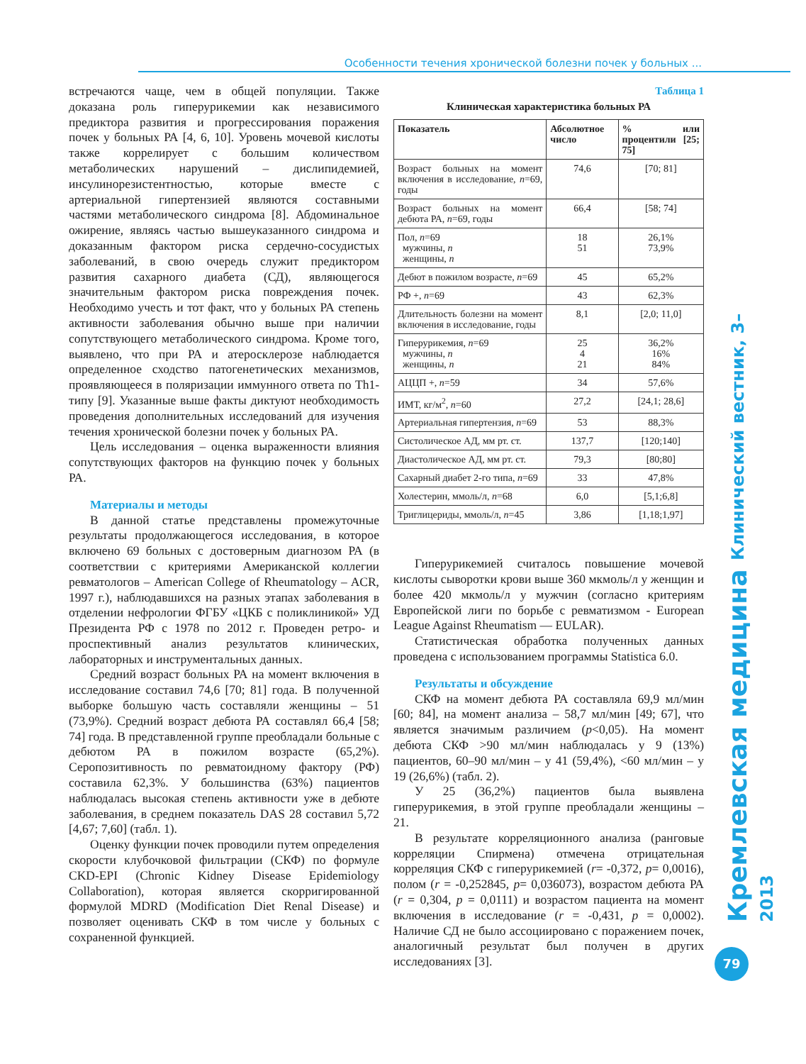Особенности течения хронической болезни почек у больных ...
встречаются чаще, чем в общей популяции. Также доказана роль гиперурикемии как независимого предиктора развития и прогрессирования поражения почек у больных РА [4, 6, 10]. Уровень мочевой кислоты также коррелирует с большим количеством метаболических нарушений – дислипидемией, инсулинорезистентностью, которые вместе с артериальной гипертензией являются составными частями метаболического синдрома [8]. Абдоминальное ожирение, являясь частью вышеуказанного синдрома и доказанным фактором риска сердечно-сосудистых заболеваний, в свою очередь служит предиктором развития сахарного диабета (СД), являющегося значительным фактором риска повреждения почек. Необходимо учесть и тот факт, что у больных РА степень активности заболевания обычно выше при наличии сопутствующего метаболического синдрома. Кроме того, выявлено, что при РА и атеросклерозе наблюдается определенное сходство патогенетических механизмов, проявляющееся в поляризации иммунного ответа по Th1-типу [9]. Указанные выше факты диктуют необходимость проведения дополнительных исследований для изучения течения хронической болезни почек у больных РА.
Цель исследования – оценка выраженности влияния сопутствующих факторов на функцию почек у больных РА.
Материалы и методы
В данной статье представлены промежуточные результаты продолжающегося исследования, в которое включено 69 больных с достоверным диагнозом РА (в соответствии с критериями Американской коллегии ревматологов – American College of Rheumatology – ACR, 1997 г.), наблюдавшихся на разных этапах заболевания в отделении нефрологии ФГБУ «ЦКБ с поликлиникой» УД Президента РФ с 1978 по 2012 г. Проведен ретро- и проспективный анализ результатов клинических, лабораторных и инструментальных данных.
Средний возраст больных РА на момент включения в исследование составил 74,6 [70; 81] года. В полученной выборке большую часть составляли женщины – 51 (73,9%). Средний возраст дебюта РА составлял 66,4 [58; 74] года. В представленной группе преобладали больные с дебютом РА в пожилом возрасте (65,2%). Серопозитивность по ревматоидному фактору (РФ) составила 62,3%. У большинства (63%) пациентов наблюдалась высокая степень активности уже в дебюте заболевания, в среднем показатель DAS 28 составил 5,72 [4,67; 7,60] (табл. 1).
Оценку функции почек проводили путем определения скорости клубочковой фильтрации (СКФ) по формуле CKD-EPI (Chronic Kidney Disease Epidemiology Collaboration), которая является скорригированной формулой MDRD (Modification Diet Renal Disease) и позволяет оценивать СКФ в том числе у больных с сохраненной функцией.
Таблица 1
Клиническая характеристика больных РА
| Показатель | Абсолютное число | % или процентили [25; 75] |
| --- | --- | --- |
| Возраст больных на момент включения в исследование, n =69, годы | 74,6 | [70; 81] |
| Возраст больных на момент дебюта РА, n =69, годы | 66,4 | [58; 74] |
| Пол, n =69 мужчины, n женщины, n | 18 51 | 26,1% 73,9% |
| Дебют в пожилом возрасте, n =69 | 45 | 65,2% |
| РФ +, n =69 | 43 | 62,3% |
| Длительность болезни на момент включения в исследование, годы | 8,1 | [2,0; 11,0] |
| Гиперурикемия, n =69 мужчины, n женщины, n | 25 4 21 | 36,2% 16% 84% |
| АЦЦП +, n =59 | 34 | 57,6% |
| ИМТ, кг/м<sup>2</sup>, n =60 | 27,2 | [24,1; 28,6] |
| Артериальная гипертензия, n =69 | 53 | 88,3% |
| Систолическое АД, мм рт. ст. | 137,7 | [120;140] |
| Диастолическое АД, мм рт. ст. | 79,3 | [80;80] |
| Сахарный диабет 2-го типа, n =69 | 33 | 47,8% |
| Холестерин, ммоль/л, n =68 | 6,0 | [5,1;6,8] |
| Триглицериды, ммоль/л, n =45 | 3,86 | [1,18;1,97] |
Гиперурикемией считалось повышение мочевой кислоты сыворотки крови выше 360 мкмоль/л у женщин и более 420 мкмоль/л у мужчин (согласно критериям Европейской лиги по борьбе с ревматизмом - European League Against Rheumatism — EULAR).
Статистическая обработка полученных данных проведена с использованием программы Statistica 6.0.
Результаты и обсуждение
СКФ на момент дебюта РА составляла 69,9 мл/мин [60; 84], на момент анализа – 58,7 мл/мин [49; 67], что является значимым различием (p<0,05). На момент дебюта СКФ >90 мл/мин наблюдалась у 9 (13%) пациентов, 60–90 мл/мин – у 41 (59,4%), <60 мл/мин – у 19 (26,6%) (табл. 2).
У 25 (36,2%) пациентов была выявлена гиперурикемия, в этой группе преобладали женщины – 21.
В результате корреляционного анализа (ранговые корреляции Спирмена) отмечена отрицательная корреляция СКФ с гиперурикемией (r= -0,372, p= 0,0016), полом (r = -0,252845, p= 0,036073), возрастом дебюта РА (r = 0,304, p = 0,0111) и возрастом пациента на момент включения в исследование (r = -0,431, p = 0,0002). Наличие СД не было ассоциировано с поражением почек, аналогичный результат был получен в других исследованиях [3].
Кремлевская медицина Клинический вестник, 3–2013
79